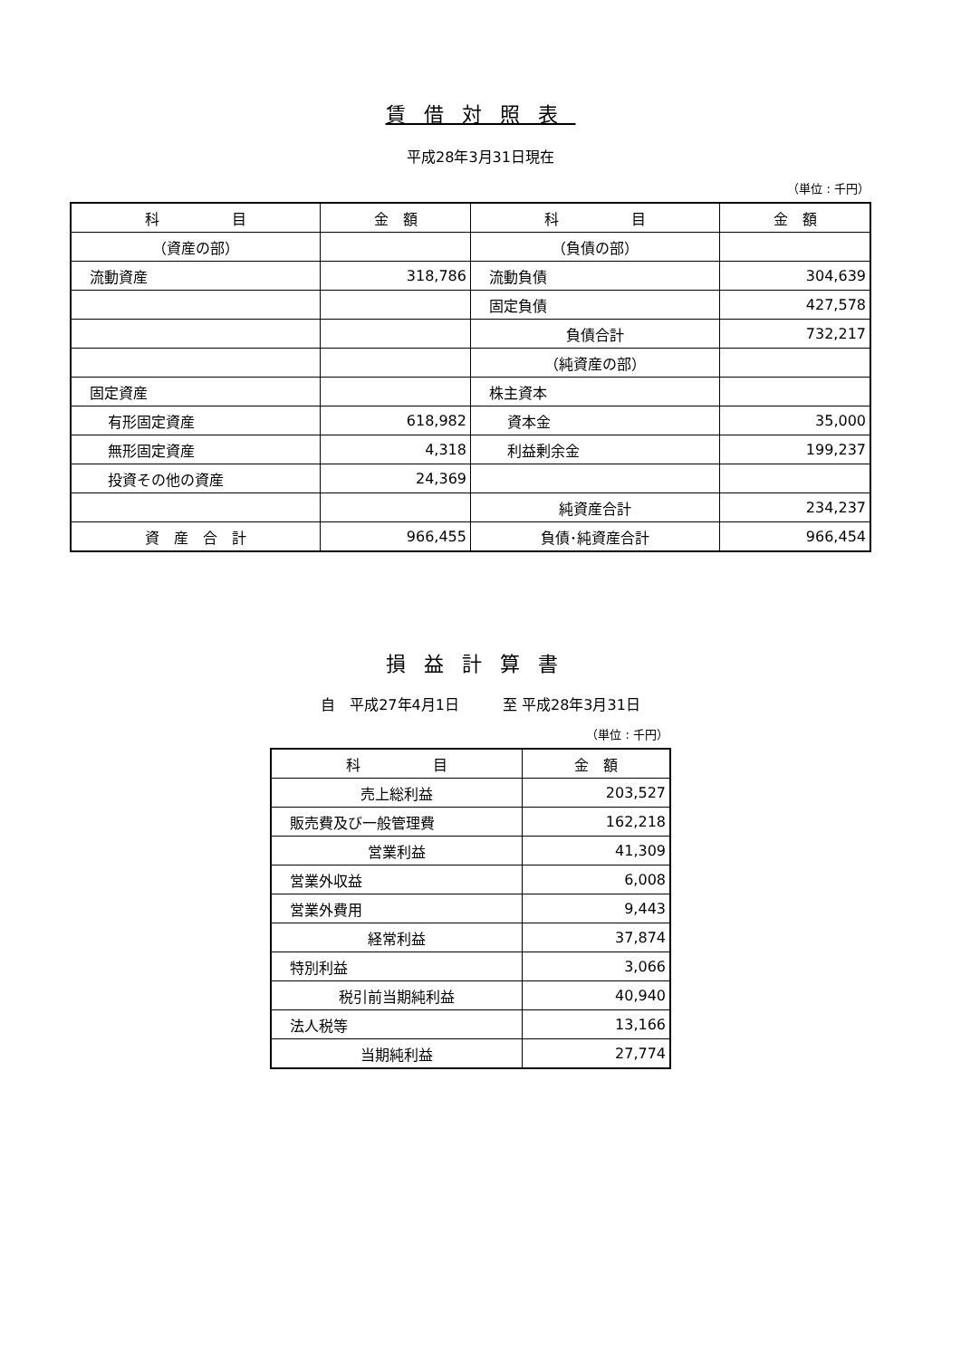賃借対照表
平成28年3月31日現在
（単位 : 千円）
| 科 目 | 金 額 | 科 目 | 金 額 |
| --- | --- | --- | --- |
| （資産の部） | | （負債の部） | |
| 流動資産 | 318,786 | 流動負債 | 304,639 |
| | | 固定負債 | 427,578 |
| | | 負債合計 | 732,217 |
| | | （純資産の部） | |
| 固定資産 | | 株主資本 | |
| 有形固定資産 | 618,982 | 資本金 | 35,000 |
| 無形固定資産 | 4,318 | 利益剰余金 | 199,237 |
| 投資その他の資産 | 24,369 | | |
| | | 純資産合計 | 234,237 |
| 資 産 合 計 | 966,455 | 負債･純資産合計 | 966,454 |
損益計算書
自　平成27年4月1日　　　至 平成28年3月31日
（単位 : 千円）
| 科 目 | 金 額 |
| --- | --- |
| 売上総利益 | 203,527 |
| 販売費及び一般管理費 | 162,218 |
| 営業利益 | 41,309 |
| 営業外収益 | 6,008 |
| 営業外費用 | 9,443 |
| 経常利益 | 37,874 |
| 特別利益 | 3,066 |
| 税引前当期純利益 | 40,940 |
| 法人税等 | 13,166 |
| 当期純利益 | 27,774 |